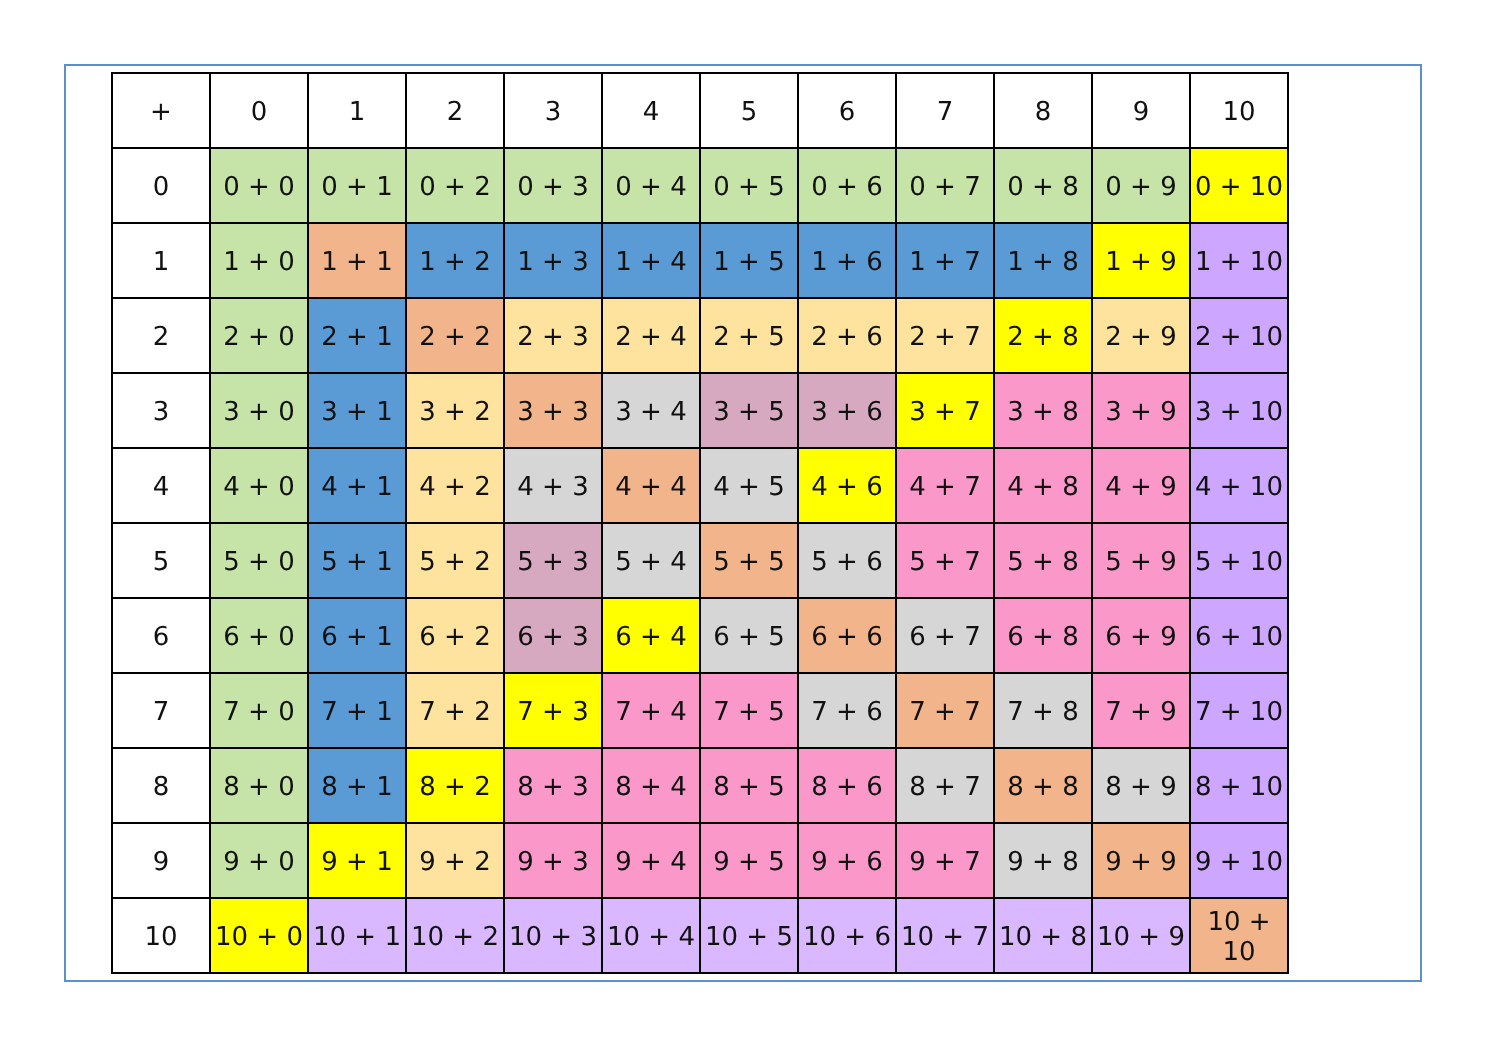| + | 0 | 1 | 2 | 3 | 4 | 5 | 6 | 7 | 8 | 9 | 10 |
| --- | --- | --- | --- | --- | --- | --- | --- | --- | --- | --- | --- |
| 0 | 0 + 0 | 0 + 1 | 0 + 2 | 0 + 3 | 0 + 4 | 0 + 5 | 0 + 6 | 0 + 7 | 0 + 8 | 0 + 9 | 0 + 10 |
| 1 | 1 + 0 | 1 + 1 | 1 + 2 | 1 + 3 | 1 + 4 | 1 + 5 | 1 + 6 | 1 + 7 | 1 + 8 | 1 + 9 | 1 + 10 |
| 2 | 2 + 0 | 2 + 1 | 2 + 2 | 2 + 3 | 2 + 4 | 2 + 5 | 2 + 6 | 2 + 7 | 2 + 8 | 2 + 9 | 2 + 10 |
| 3 | 3 + 0 | 3 + 1 | 3 + 2 | 3 + 3 | 3 + 4 | 3 + 5 | 3 + 6 | 3 + 7 | 3 + 8 | 3 + 9 | 3 + 10 |
| 4 | 4 + 0 | 4 + 1 | 4 + 2 | 4 + 3 | 4 + 4 | 4 + 5 | 4 + 6 | 4 + 7 | 4 + 8 | 4 + 9 | 4 + 10 |
| 5 | 5 + 0 | 5 + 1 | 5 + 2 | 5 + 3 | 5 + 4 | 5 + 5 | 5 + 6 | 5 + 7 | 5 + 8 | 5 + 9 | 5 + 10 |
| 6 | 6 + 0 | 6 + 1 | 6 + 2 | 6 + 3 | 6 + 4 | 6 + 5 | 6 + 6 | 6 + 7 | 6 + 8 | 6 + 9 | 6 + 10 |
| 7 | 7 + 0 | 7 + 1 | 7 + 2 | 7 + 3 | 7 + 4 | 7 + 5 | 7 + 6 | 7 + 7 | 7 + 8 | 7 + 9 | 7 + 10 |
| 8 | 8 + 0 | 8 + 1 | 8 + 2 | 8 + 3 | 8 + 4 | 8 + 5 | 8 + 6 | 8 + 7 | 8 + 8 | 8 + 9 | 8 + 10 |
| 9 | 9 + 0 | 9 + 1 | 9 + 2 | 9 + 3 | 9 + 4 | 9 + 5 | 9 + 6 | 9 + 7 | 9 + 8 | 9 + 9 | 9 + 10 |
| 10 | 10 + 0 | 10 + 1 | 10 + 2 | 10 + 3 | 10 + 4 | 10 + 5 | 10 + 6 | 10 + 7 | 10 + 8 | 10 + 9 | 10 + 10 |